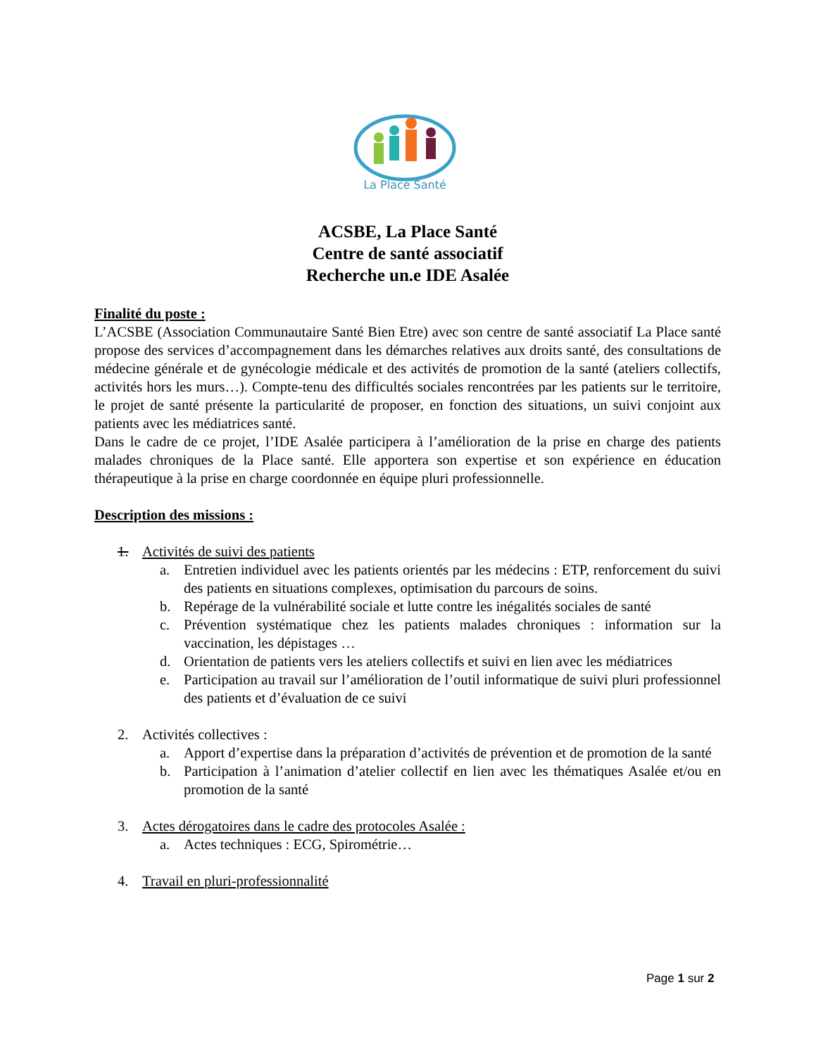La Place Santé
ACSBE, La Place Santé
Centre de santé associatif
Recherche un.e IDE Asalée
Finalité du poste :
L’ACSBE (Association Communautaire Santé Bien Etre) avec son centre de santé associatif La Place santé propose des services d’accompagnement dans les démarches relatives aux droits santé, des consultations de médecine générale et de gynécologie médicale et des activités de promotion de la santé (ateliers collectifs, activités hors les murs…). Compte-tenu des difficultés sociales rencontrées par les patients sur le territoire, le projet de santé présente la particularité de proposer, en fonction des situations, un suivi conjoint aux patients avec les médiatrices santé.
Dans le cadre de ce projet, l’IDE Asalée participera à l’amélioration de la prise en charge des patients malades chroniques de la Place santé. Elle apportera son expertise et son expérience en éducation thérapeutique à la prise en charge coordonnée en équipe pluri professionnelle.
Description des missions :
1. Activités de suivi des patients
a. Entretien individuel avec les patients orientés par les médecins : ETP, renforcement du suivi des patients en situations complexes, optimisation du parcours de soins.
b. Repérage de la vulnérabilité sociale et lutte contre les inégalités sociales de santé
c. Prévention systématique chez les patients malades chroniques : information sur la vaccination, les dépistages …
d. Orientation de patients vers les ateliers collectifs et suivi en lien avec les médiatrices
e. Participation au travail sur l’amélioration de l’outil informatique de suivi pluri professionnel des patients et d’évaluation de ce suivi
2. Activités collectives :
a. Apport d’expertise dans la préparation d’activités de prévention et de promotion de la santé
b. Participation à l’animation d’atelier collectif en lien avec les thématiques Asalée et/ou en promotion de la santé
3. Actes dérogatoires dans le cadre des protocoles Asalée :
a. Actes techniques : ECG, Spirométrie…
4. Travail en pluri-professionnalité
Page 1 sur 2